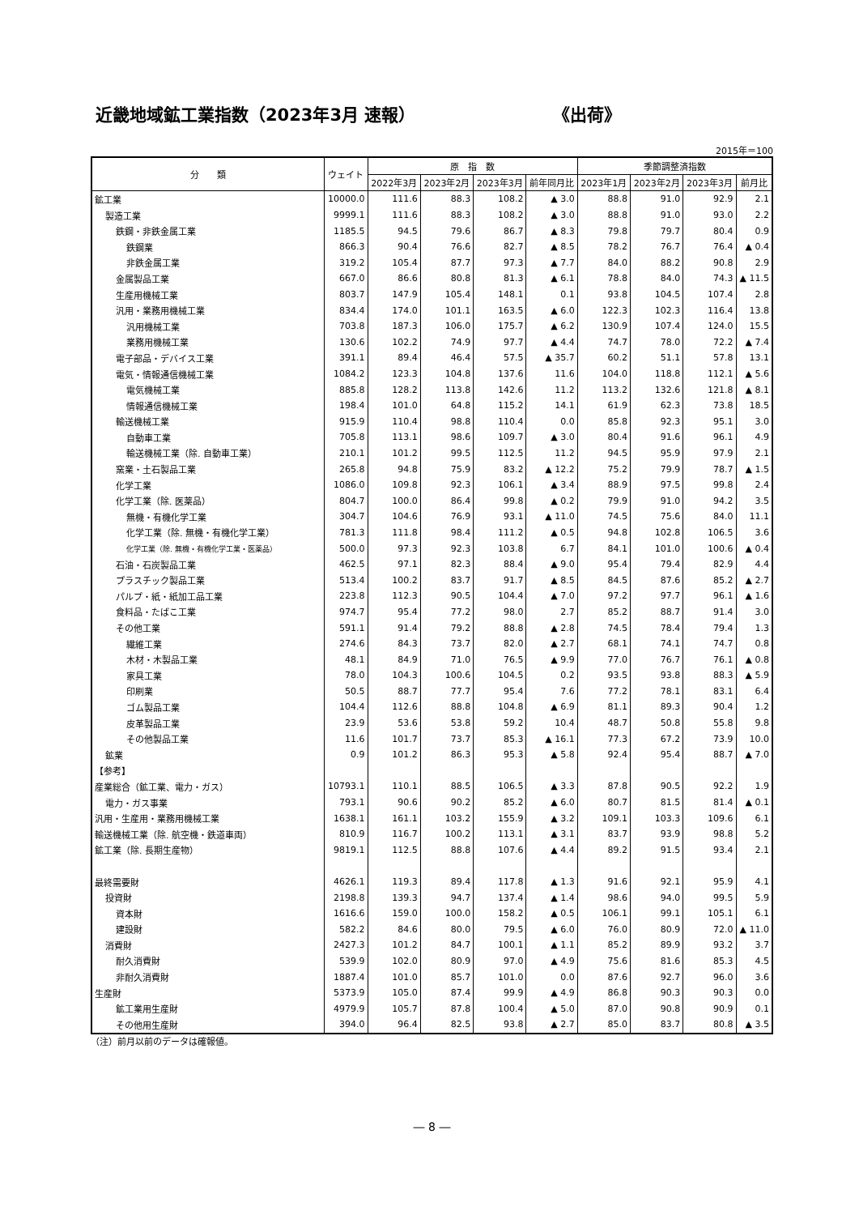近畿地域鉱工業指数（2023年3月 速報） 《出荷》
2015年＝100
| 分 類 | ウェイト | 原 指 数 | | | | 季節調整済指数 | | | |
| --- | --- | --- | --- | --- | --- | --- | --- | --- | --- |
| | | 2022年3月 | 2023年2月 | 2023年3月 | 前年同月比 | 2023年1月 | 2023年2月 | 2023年3月 | 前月比 |
| 鉱工業 | 10000.0 | 111.6 | 88.3 | 108.2 | ▲ 3.0 | 88.8 | 91.0 | 92.9 | 2.1 |
| 製造工業 | 9999.1 | 111.6 | 88.3 | 108.2 | ▲ 3.0 | 88.8 | 91.0 | 93.0 | 2.2 |
| 鉄鋼・非鉄金属工業 | 1185.5 | 94.5 | 79.6 | 86.7 | ▲ 8.3 | 79.8 | 79.7 | 80.4 | 0.9 |
| 鉄鋼業 | 866.3 | 90.4 | 76.6 | 82.7 | ▲ 8.5 | 78.2 | 76.7 | 76.4 | ▲ 0.4 |
| 非鉄金属工業 | 319.2 | 105.4 | 87.7 | 97.3 | ▲ 7.7 | 84.0 | 88.2 | 90.8 | 2.9 |
| 金属製品工業 | 667.0 | 86.6 | 80.8 | 81.3 | ▲ 6.1 | 78.8 | 84.0 | 74.3 | ▲ 11.5 |
| 生産用機械工業 | 803.7 | 147.9 | 105.4 | 148.1 | 0.1 | 93.8 | 104.5 | 107.4 | 2.8 |
| 汎用・業務用機械工業 | 834.4 | 174.0 | 101.1 | 163.5 | ▲ 6.0 | 122.3 | 102.3 | 116.4 | 13.8 |
| 汎用機械工業 | 703.8 | 187.3 | 106.0 | 175.7 | ▲ 6.2 | 130.9 | 107.4 | 124.0 | 15.5 |
| 業務用機械工業 | 130.6 | 102.2 | 74.9 | 97.7 | ▲ 4.4 | 74.7 | 78.0 | 72.2 | ▲ 7.4 |
| 電子部品・デバイス工業 | 391.1 | 89.4 | 46.4 | 57.5 | ▲ 35.7 | 60.2 | 51.1 | 57.8 | 13.1 |
| 電気・情報通信機械工業 | 1084.2 | 123.3 | 104.8 | 137.6 | 11.6 | 104.0 | 118.8 | 112.1 | ▲ 5.6 |
| 電気機械工業 | 885.8 | 128.2 | 113.8 | 142.6 | 11.2 | 113.2 | 132.6 | 121.8 | ▲ 8.1 |
| 情報通信機械工業 | 198.4 | 101.0 | 64.8 | 115.2 | 14.1 | 61.9 | 62.3 | 73.8 | 18.5 |
| 輸送機械工業 | 915.9 | 110.4 | 98.8 | 110.4 | 0.0 | 85.8 | 92.3 | 95.1 | 3.0 |
| 自動車工業 | 705.8 | 113.1 | 98.6 | 109.7 | ▲ 3.0 | 80.4 | 91.6 | 96.1 | 4.9 |
| 輸送機械工業（除. 自動車工業） | 210.1 | 101.2 | 99.5 | 112.5 | 11.2 | 94.5 | 95.9 | 97.9 | 2.1 |
| 窯業・土石製品工業 | 265.8 | 94.8 | 75.9 | 83.2 | ▲ 12.2 | 75.2 | 79.9 | 78.7 | ▲ 1.5 |
| 化学工業 | 1086.0 | 109.8 | 92.3 | 106.1 | ▲ 3.4 | 88.9 | 97.5 | 99.8 | 2.4 |
| 化学工業（除. 医薬品） | 804.7 | 100.0 | 86.4 | 99.8 | ▲ 0.2 | 79.9 | 91.0 | 94.2 | 3.5 |
| 無機・有機化学工業 | 304.7 | 104.6 | 76.9 | 93.1 | ▲ 11.0 | 74.5 | 75.6 | 84.0 | 11.1 |
| 化学工業（除. 無機・有機化学工業） | 781.3 | 111.8 | 98.4 | 111.2 | ▲ 0.5 | 94.8 | 102.8 | 106.5 | 3.6 |
| 化学工業（除. 無機・有機化学工業・医薬品） | 500.0 | 97.3 | 92.3 | 103.8 | 6.7 | 84.1 | 101.0 | 100.6 | ▲ 0.4 |
| 石油・石炭製品工業 | 462.5 | 97.1 | 82.3 | 88.4 | ▲ 9.0 | 95.4 | 79.4 | 82.9 | 4.4 |
| プラスチック製品工業 | 513.4 | 100.2 | 83.7 | 91.7 | ▲ 8.5 | 84.5 | 87.6 | 85.2 | ▲ 2.7 |
| パルプ・紙・紙加工品工業 | 223.8 | 112.3 | 90.5 | 104.4 | ▲ 7.0 | 97.2 | 97.7 | 96.1 | ▲ 1.6 |
| 食料品・たばこ工業 | 974.7 | 95.4 | 77.2 | 98.0 | 2.7 | 85.2 | 88.7 | 91.4 | 3.0 |
| その他工業 | 591.1 | 91.4 | 79.2 | 88.8 | ▲ 2.8 | 74.5 | 78.4 | 79.4 | 1.3 |
| 繊維工業 | 274.6 | 84.3 | 73.7 | 82.0 | ▲ 2.7 | 68.1 | 74.1 | 74.7 | 0.8 |
| 木材・木製品工業 | 48.1 | 84.9 | 71.0 | 76.5 | ▲ 9.9 | 77.0 | 76.7 | 76.1 | ▲ 0.8 |
| 家具工業 | 78.0 | 104.3 | 100.6 | 104.5 | 0.2 | 93.5 | 93.8 | 88.3 | ▲ 5.9 |
| 印刷業 | 50.5 | 88.7 | 77.7 | 95.4 | 7.6 | 77.2 | 78.1 | 83.1 | 6.4 |
| ゴム製品工業 | 104.4 | 112.6 | 88.8 | 104.8 | ▲ 6.9 | 81.1 | 89.3 | 90.4 | 1.2 |
| 皮革製品工業 | 23.9 | 53.6 | 53.8 | 59.2 | 10.4 | 48.7 | 50.8 | 55.8 | 9.8 |
| その他製品工業 | 11.6 | 101.7 | 73.7 | 85.3 | ▲ 16.1 | 77.3 | 67.2 | 73.9 | 10.0 |
| 鉱業 | 0.9 | 101.2 | 86.3 | 95.3 | ▲ 5.8 | 92.4 | 95.4 | 88.7 | ▲ 7.0 |
| 【参考】 | | | | | | | | | |
| 産業総合（鉱工業、電力・ガス） | 10793.1 | 110.1 | 88.5 | 106.5 | ▲ 3.3 | 87.8 | 90.5 | 92.2 | 1.9 |
| 電力・ガス事業 | 793.1 | 90.6 | 90.2 | 85.2 | ▲ 6.0 | 80.7 | 81.5 | 81.4 | ▲ 0.1 |
| 汎用・生産用・業務用機械工業 | 1638.1 | 161.1 | 103.2 | 155.9 | ▲ 3.2 | 109.1 | 103.3 | 109.6 | 6.1 |
| 輸送機械工業（除. 航空機・鉄道車両） | 810.9 | 116.7 | 100.2 | 113.1 | ▲ 3.1 | 83.7 | 93.9 | 98.8 | 5.2 |
| 鉱工業（除. 長期生産物） | 9819.1 | 112.5 | 88.8 | 107.6 | ▲ 4.4 | 89.2 | 91.5 | 93.4 | 2.1 |
| 最終需要財 | 4626.1 | 119.3 | 89.4 | 117.8 | ▲ 1.3 | 91.6 | 92.1 | 95.9 | 4.1 |
| 投資財 | 2198.8 | 139.3 | 94.7 | 137.4 | ▲ 1.4 | 98.6 | 94.0 | 99.5 | 5.9 |
| 資本財 | 1616.6 | 159.0 | 100.0 | 158.2 | ▲ 0.5 | 106.1 | 99.1 | 105.1 | 6.1 |
| 建設財 | 582.2 | 84.6 | 80.0 | 79.5 | ▲ 6.0 | 76.0 | 80.9 | 72.0 | ▲ 11.0 |
| 消費財 | 2427.3 | 101.2 | 84.7 | 100.1 | ▲ 1.1 | 85.2 | 89.9 | 93.2 | 3.7 |
| 耐久消費財 | 539.9 | 102.0 | 80.9 | 97.0 | ▲ 4.9 | 75.6 | 81.6 | 85.3 | 4.5 |
| 非耐久消費財 | 1887.4 | 101.0 | 85.7 | 101.0 | 0.0 | 87.6 | 92.7 | 96.0 | 3.6 |
| 生産財 | 5373.9 | 105.0 | 87.4 | 99.9 | ▲ 4.9 | 86.8 | 90.3 | 90.3 | 0.0 |
| 鉱工業用生産財 | 4979.9 | 105.7 | 87.8 | 100.4 | ▲ 5.0 | 87.0 | 90.8 | 90.9 | 0.1 |
| その他用生産財 | 394.0 | 96.4 | 82.5 | 93.8 | ▲ 2.7 | 85.0 | 83.7 | 80.8 | ▲ 3.5 |
（注）前月以前のデータは確報値。
― 8 ―